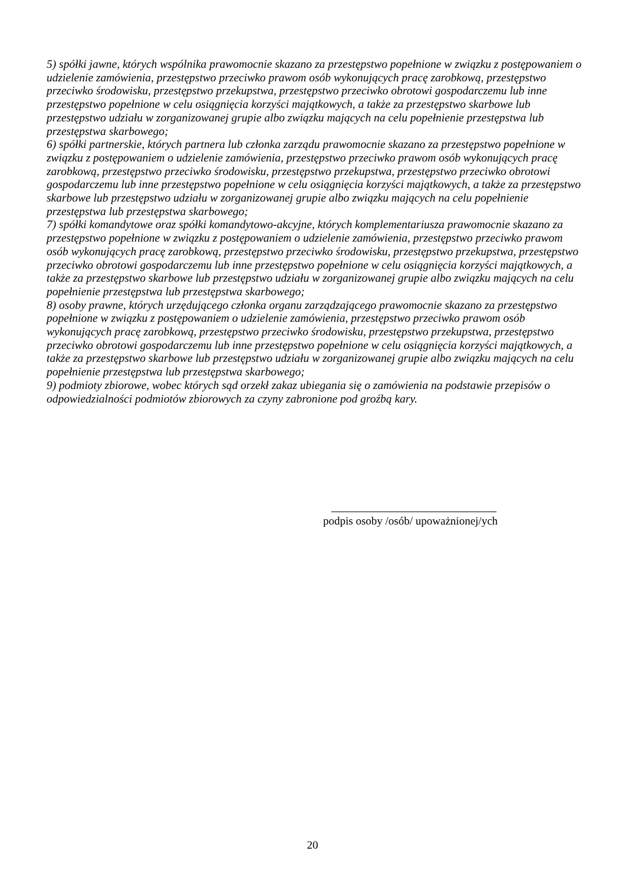5) spółki jawne, których wspólnika prawomocnie skazano za przestępstwo popełnione w związku z postępowaniem o udzielenie zamówienia, przestępstwo przeciwko prawom osób wykonujących pracę zarobkową, przestępstwo przeciwko środowisku, przestępstwo przekupstwa, przestępstwo przeciwko obrotowi gospodarczemu lub inne przestępstwo popełnione w celu osiągnięcia korzyści majątkowych, a także za przestępstwo skarbowe lub przestępstwo udziału w zorganizowanej grupie albo związku mających na celu popełnienie przestępstwa lub przestępstwa skarbowego;
6) spółki partnerskie, których partnera lub członka zarządu prawomocnie skazano za przestępstwo popełnione w związku z postępowaniem o udzielenie zamówienia, przestępstwo przeciwko prawom osób wykonujących pracę zarobkową, przestępstwo przeciwko środowisku, przestępstwo przekupstwa, przestępstwo przeciwko obrotowi gospodarczemu lub inne przestępstwo popełnione w celu osiągnięcia korzyści majątkowych, a także za przestępstwo skarbowe lub przestępstwo udziału w zorganizowanej grupie albo związku mających na celu popełnienie przestępstwa lub przestępstwa skarbowego;
7) spółki komandytowe oraz spółki komandytowo-akcyjne, których komplementariusza prawomocnie skazano za przestępstwo popełnione w związku z postępowaniem o udzielenie zamówienia, przestępstwo przeciwko prawom osób wykonujących pracę zarobkową, przestępstwo przeciwko środowisku, przestępstwo przekupstwa, przestępstwo przeciwko obrotowi gospodarczemu lub inne przestępstwo popełnione w celu osiągnięcia korzyści majątkowych, a także za przestępstwo skarbowe lub przestępstwo udziału w zorganizowanej grupie albo związku mających na celu popełnienie przestępstwa lub przestępstwa skarbowego;
8) osoby prawne, których urzędującego członka organu zarządzającego prawomocnie skazano za przestępstwo popełnione w związku z postępowaniem o udzielenie zamówienia, przestępstwo przeciwko prawom osób wykonujących pracę zarobkową, przestępstwo przeciwko środowisku, przestępstwo przekupstwa, przestępstwo przeciwko obrotowi gospodarczemu lub inne przestępstwo popełnione w celu osiągnięcia korzyści majątkowych, a także za przestępstwo skarbowe lub przestępstwo udziału w zorganizowanej grupie albo związku mających na celu popełnienie przestępstwa lub przestępstwa skarbowego;
9) podmioty zbiorowe, wobec których sąd orzekł zakaz ubiegania się o zamówienia na podstawie przepisów o odpowiedzialności podmiotów zbiorowych za czyny zabronione pod groźbą kary.
podpis osoby /osób/ upoważnionej/ych
20